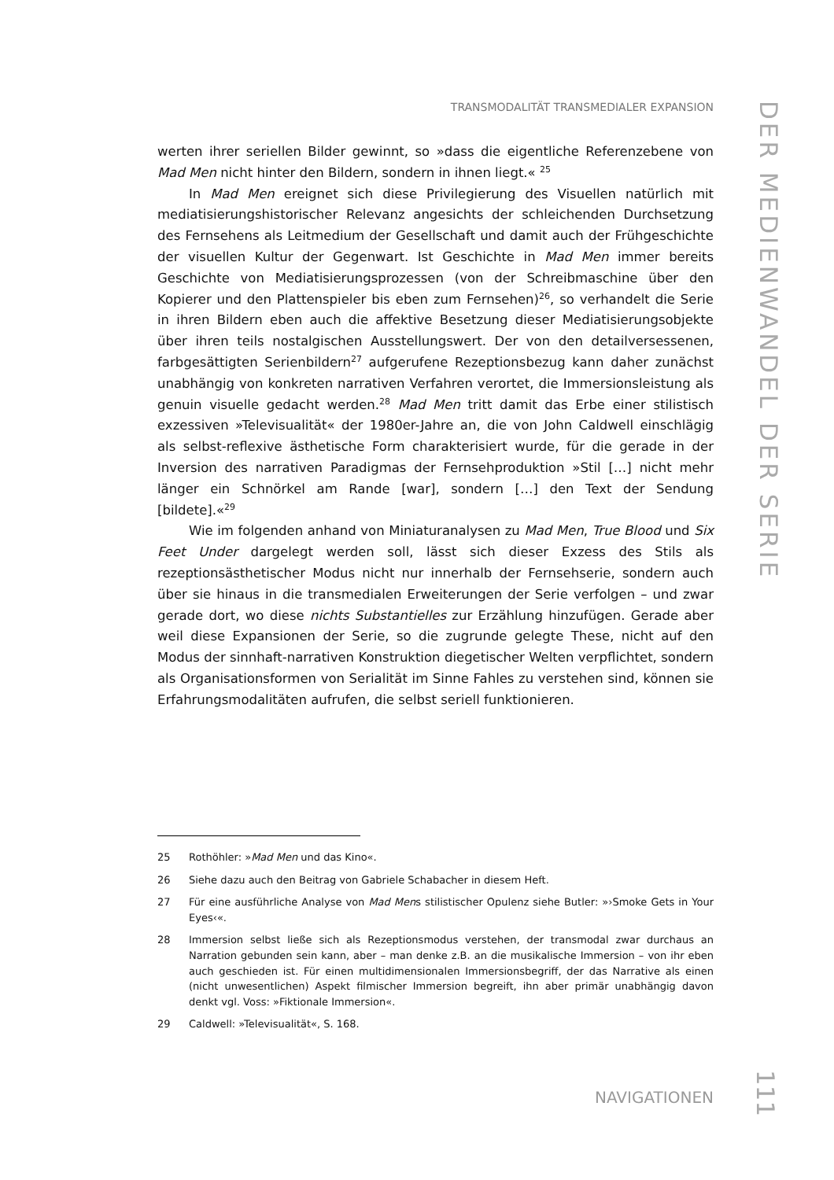TRANSMODALITÄT TRANSMEDIALER EXPANSION
DER MEDIENWANDEL DER SERIE
werten ihrer seriellen Bilder gewinnt, so »dass die eigentliche Referenzebene von Mad Men nicht hinter den Bildern, sondern in ihnen liegt.« <sup>25</sup>
In Mad Men ereignet sich diese Privilegierung des Visuellen natürlich mit mediatisierungshistorischer Relevanz angesichts der schleichenden Durchsetzung des Fernsehens als Leitmedium der Gesellschaft und damit auch der Frühgeschichte der visuellen Kultur der Gegenwart. Ist Geschichte in Mad Men immer bereits Geschichte von Mediatisierungsprozessen (von der Schreibmaschine über den Kopierer und den Plattenspieler bis eben zum Fernsehen)<sup>26</sup>, so verhandelt die Serie in ihren Bildern eben auch die affektive Besetzung dieser Mediatisierungsobjekte über ihren teils nostalgischen Ausstellungswert. Der von den detailversessenen, farbgesättigten Serienbildern<sup>27</sup> aufgerufene Rezeptionsbezug kann daher zunächst unabhängig von konkreten narrativen Verfahren verortet, die Immersionsleistung als genuin visuelle gedacht werden.<sup>28</sup> Mad Men tritt damit das Erbe einer stilistisch exzessiven »Televisualität« der 1980er-Jahre an, die von John Caldwell einschlägig als selbst-reflexive ästhetische Form charakterisiert wurde, für die gerade in der Inversion des narrativen Paradigmas der Fernsehproduktion »Stil […] nicht mehr länger ein Schnörkel am Rande [war], sondern […] den Text der Sendung [bildete].«<sup>29</sup>
Wie im folgenden anhand von Miniaturanalysen zu Mad Men, True Blood und Six Feet Under dargelegt werden soll, lässt sich dieser Exzess des Stils als rezeptionsästhetischer Modus nicht nur innerhalb der Fernsehserie, sondern auch über sie hinaus in die transmedialen Erweiterungen der Serie verfolgen – und zwar gerade dort, wo diese nichts Substantielles zur Erzählung hinzufügen. Gerade aber weil diese Expansionen der Serie, so die zugrunde gelegte These, nicht auf den Modus der sinnhaft-narrativen Konstruktion diegetischer Welten verpflichtet, sondern als Organisationsformen von Serialität im Sinne Fahles zu verstehen sind, können sie Erfahrungsmodalitäten aufrufen, die selbst seriell funktionieren.
25 Rothöhler: »Mad Men und das Kino«.
26 Siehe dazu auch den Beitrag von Gabriele Schabacher in diesem Heft.
27 Für eine ausführliche Analyse von Mad Mens stilistischer Opulenz siehe Butler: »›Smoke Gets in Your Eyes‹«.
28 Immersion selbst ließe sich als Rezeptionsmodus verstehen, der transmodal zwar durchaus an Narration gebunden sein kann, aber – man denke z.B. an die musikalische Immersion – von ihr eben auch geschieden ist. Für einen multidimensionalen Immersionsbegriff, der das Narrative als einen (nicht unwesentlichen) Aspekt filmischer Immersion begreift, ihn aber primär unabhängig davon denkt vgl. Voss: »Fiktionale Immersion«.
29 Caldwell: »Televisualität«, S. 168.
NAVIGATIONEN
111